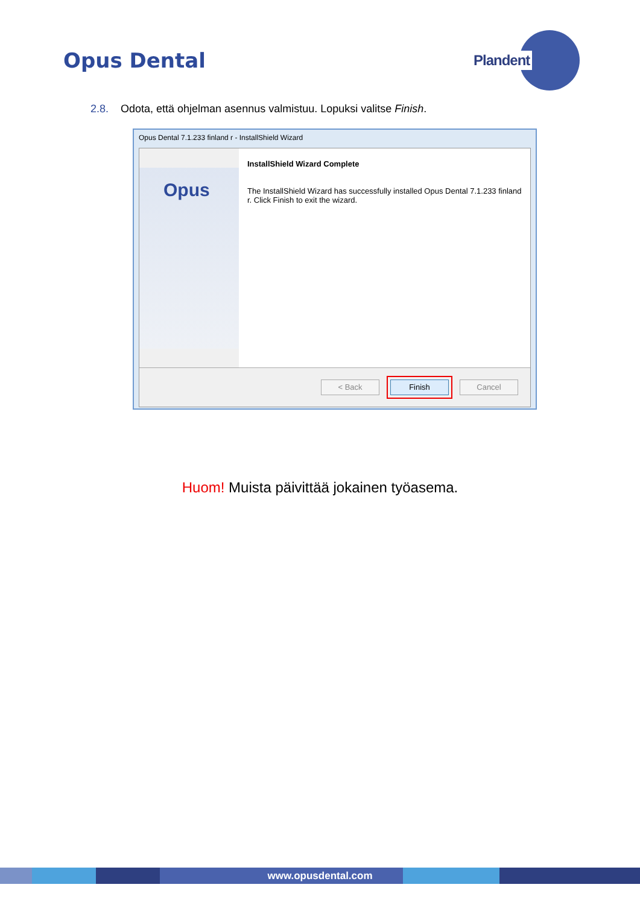Opus Dental
Plandent
2.8. Odota, että ohjelman asennus valmistuu. Lopuksi valitse Finish.
Opus Dental 7.1.233 finland r - InstallShield Wizard
Opus
InstallShield Wizard Complete
The InstallShield Wizard has successfully installed Opus Dental 7.1.233 finland r. Click Finish to exit the wizard.
< Back Finish Cancel
Huom! Muista päivittää jokainen työasema.
www.opusdental.com